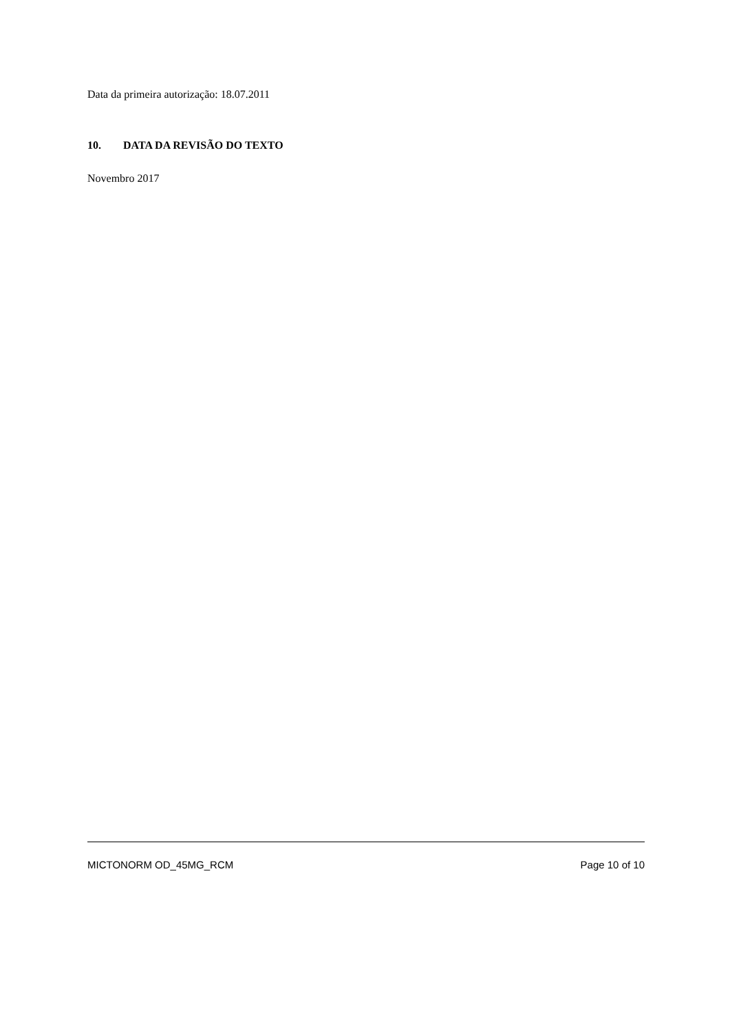Data da primeira autorização: 18.07.2011
10. DATA DA REVISÃO DO TEXTO
Novembro 2017
MICTONORM OD_45MG_RCM Page 10 of 10